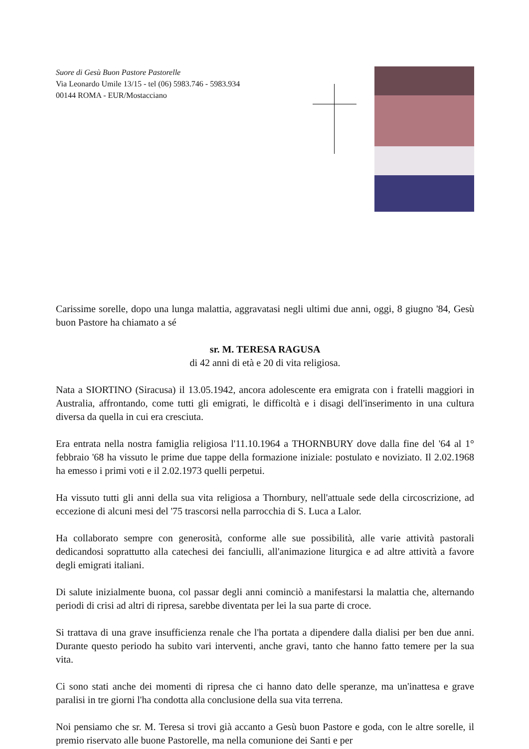Suore di Gesù Buon Pastore Pastorelle
Via Leonardo Umile 13/15 - tel (06) 5983.746 - 5983.934
00144 ROMA - EUR/Mostacciano
Carissime sorelle, dopo una lunga malattia, aggravatasi negli ultimi due anni, oggi, 8 giugno '84, Gesù buon Pastore ha chiamato a sé
sr. M. TERESA RAGUSA
di 42 anni di età e 20 di vita religiosa.
Nata a SIORTINO (Siracusa) il 13.05.1942, ancora adolescente era emigrata con i fratelli maggiori in Australia, affrontando, come tutti gli emigrati, le difficoltà e i disagi dell'inserimento in una cultura diversa da quella in cui era cresciuta.
Era entrata nella nostra famiglia religiosa l'11.10.1964 a THORNBURY dove dalla fine del '64 al 1° febbraio '68 ha vissuto le prime due tappe della formazione iniziale: postulato e noviziato. Il 2.02.1968 ha emesso i primi voti e il 2.02.1973 quelli perpetui.
Ha vissuto tutti gli anni della sua vita religiosa a Thornbury, nell'attuale sede della circoscrizione, ad eccezione di alcuni mesi del '75 trascorsi nella parrocchia di S. Luca a Lalor.
Ha collaborato sempre con generosità, conforme alle sue possibilità, alle varie attività pastorali dedicandosi soprattutto alla catechesi dei fanciulli, all'animazione liturgica e ad altre attività a favore degli emigrati italiani.
Di salute inizialmente buona, col passar degli anni cominciò a manifestarsi la malattia che, alternando periodi di crisi ad altri di ripresa, sarebbe diventata per lei la sua parte di croce.
Si trattava di una grave insufficienza renale che l'ha portata a dipendere dalla dialisi per ben due anni. Durante questo periodo ha subito vari interventi, anche gravi, tanto che hanno fatto temere per la sua vita.
Ci sono stati anche dei momenti di ripresa che ci hanno dato delle speranze, ma un'inattesa e grave paralisi in tre giorni l'ha condotta alla conclusione della sua vita terrena.
Noi pensiamo che sr. M. Teresa si trovi già accanto a Gesù buon Pastore e goda, con le altre sorelle, il premio riservato alle buone Pastorelle, ma nella comunione dei Santi e per